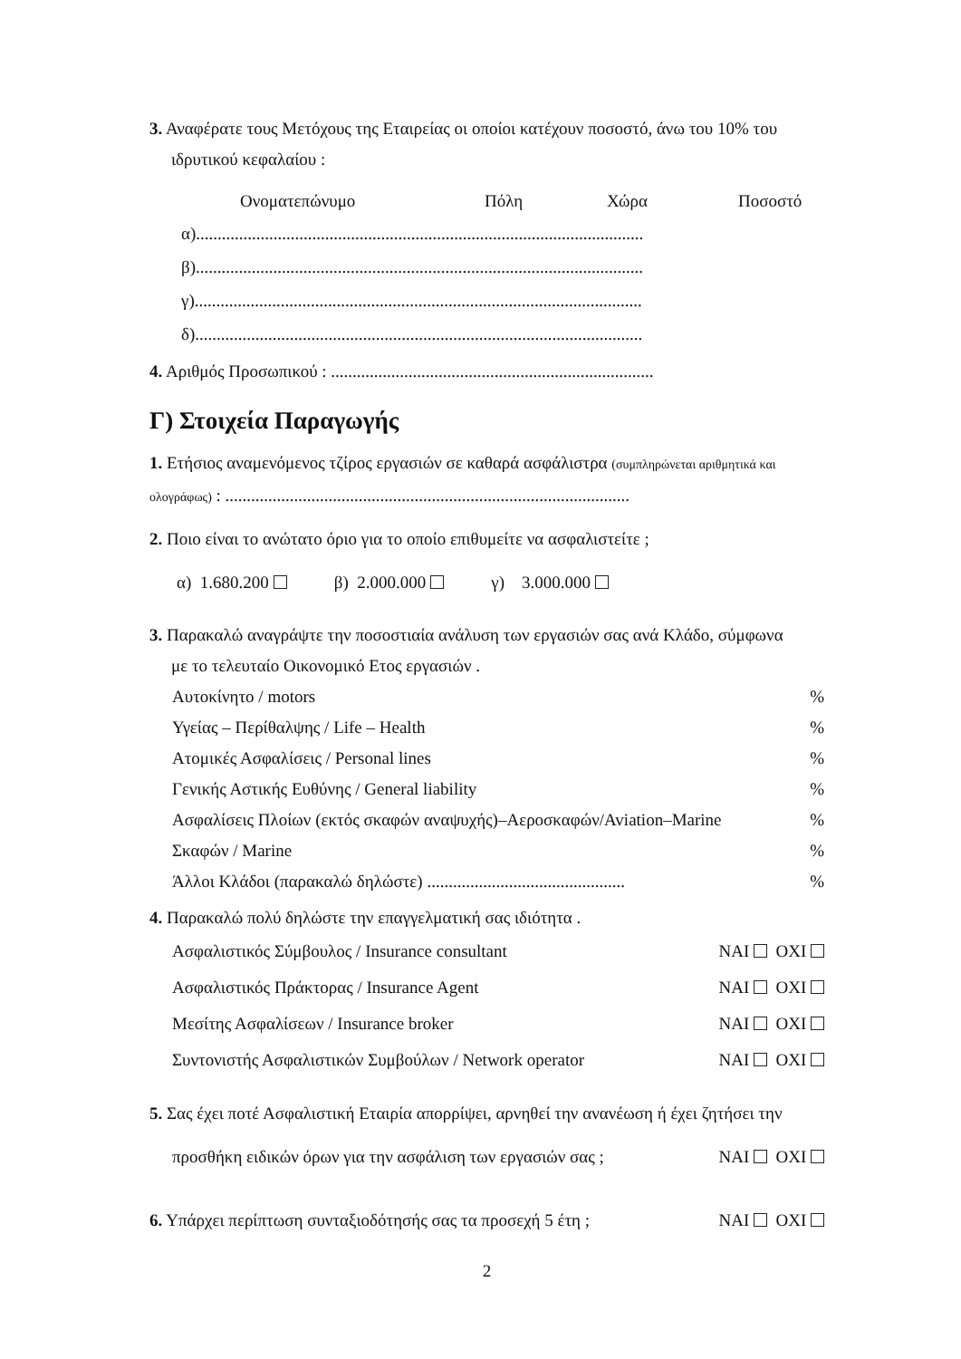3. Αναφέρατε τους Μετόχους της Εταιρείας οι οποίοι κατέχουν ποσοστό, άνω του 10% του
ιδρυτικού κεφαλαίου :
Ονοματεπώνυμο Πόλη Χώρα Ποσοστό
α)........................................................................................................
β)........................................................................................................
γ)........................................................................................................
δ)........................................................................................................
4. Αριθμός Προσωπικού : ...........................................................................
Γ) Στοιχεία Παραγωγής
1. Ετήσιος αναμενόμενος τζίρος εργασιών σε καθαρά ασφάλιστρα (συμπληρώνεται αριθμητικά και ολογράφως) : ..............................................................................................
2. Ποιο είναι το ανώτατο όριο για το οποίο επιθυμείτε να ασφαλιστείτε ;
α) 1.680.200 β) 2.000.000 γ) 3.000.000
3. Παρακαλώ αναγράψτε την ποσοστιαία ανάλυση των εργασιών σας ανά Κλάδο, σύμφωνα
με το τελευταίο Οικονομικό Ετος εργασιών .
Αυτοκίνητο / motors%
Υγείας – Περίθαλψης / Life – Health%
Ατομικές Ασφαλίσεις / Personal lines%
Γενικής Αστικής Ευθύνης / General liability%
Ασφαλίσεις Πλοίων (εκτός σκαφών αναψυχής)–Αεροσκαφών/Aviation–Marine%
Σκαφών / Marine%
Άλλοι Κλάδοι (παρακαλώ δηλώστε) ..............................................%
4. Παρακαλώ πολύ δηλώστε την επαγγελματική σας ιδιότητα .
Ασφαλιστικός Σύμβουλος / Insurance consultant NAI OXI
Ασφαλιστικός Πράκτορας / Insurance Agent NAI OXI
Μεσίτης Ασφαλίσεων / Insurance broker NAI OXI
Συντονιστής Ασφαλιστικών Συμβούλων / Network operator NAI OXI
5. Σας έχει ποτέ Ασφαλιστική Εταιρία απορρίψει, αρνηθεί την ανανέωση ή έχει ζητήσει την
προσθήκη ειδικών όρων για την ασφάλιση των εργασιών σας ; NAI OXI
6. Υπάρχει περίπτωση συνταξιοδότησής σας τα προσεχή 5 έτη ; NAI OXI
2